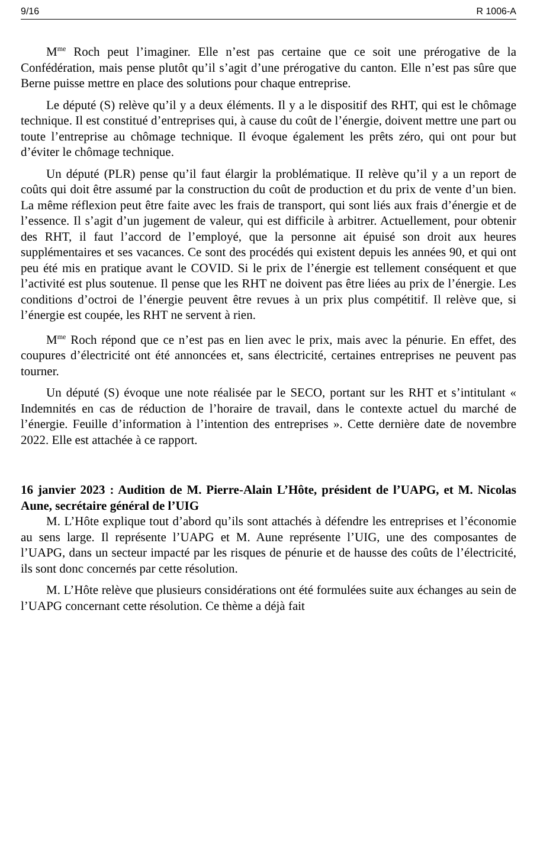9/16 R 1006-A
M<sup>me</sup> Roch peut l’imaginer. Elle n’est pas certaine que ce soit une prérogative de la Confédération, mais pense plutôt qu’il s’agit d’une prérogative du canton. Elle n’est pas sûre que Berne puisse mettre en place des solutions pour chaque entreprise.
Le député (S) relève qu’il y a deux éléments. Il y a le dispositif des RHT, qui est le chômage technique. Il est constitué d’entreprises qui, à cause du coût de l’énergie, doivent mettre une part ou toute l’entreprise au chômage technique. Il évoque également les prêts zéro, qui ont pour but d’éviter le chômage technique.
Un député (PLR) pense qu’il faut élargir la problématique. II relève qu’il y a un report de coûts qui doit être assumé par la construction du coût de production et du prix de vente d’un bien. La même réflexion peut être faite avec les frais de transport, qui sont liés aux frais d’énergie et de l’essence. Il s’agit d’un jugement de valeur, qui est difficile à arbitrer. Actuellement, pour obtenir des RHT, il faut l’accord de l’employé, que la personne ait épuisé son droit aux heures supplémentaires et ses vacances. Ce sont des procédés qui existent depuis les années 90, et qui ont peu été mis en pratique avant le COVID. Si le prix de l’énergie est tellement conséquent et que l’activité est plus soutenue. Il pense que les RHT ne doivent pas être liées au prix de l’énergie. Les conditions d’octroi de l’énergie peuvent être revues à un prix plus compétitif. Il relève que, si l’énergie est coupée, les RHT ne servent à rien.
M<sup>me</sup> Roch répond que ce n’est pas en lien avec le prix, mais avec la pénurie. En effet, des coupures d’électricité ont été annoncées et, sans électricité, certaines entreprises ne peuvent pas tourner.
Un député (S) évoque une note réalisée par le SECO, portant sur les RHT et s’intitulant « Indemnités en cas de réduction de l’horaire de travail, dans le contexte actuel du marché de l’énergie. Feuille d’information à l’intention des entreprises ». Cette dernière date de novembre 2022. Elle est attachée à ce rapport.
16 janvier 2023 : Audition de M. Pierre-Alain L’Hôte, président de l’UAPG, et M. Nicolas Aune, secrétaire général de l’UIG
M. L’Hôte explique tout d’abord qu’ils sont attachés à défendre les entreprises et l’économie au sens large. Il représente l’UAPG et M. Aune représente l’UIG, une des composantes de l’UAPG, dans un secteur impacté par les risques de pénurie et de hausse des coûts de l’électricité, ils sont donc concernés par cette résolution.
M. L’Hôte relève que plusieurs considérations ont été formulées suite aux échanges au sein de l’UAPG concernant cette résolution. Ce thème a déjà fait